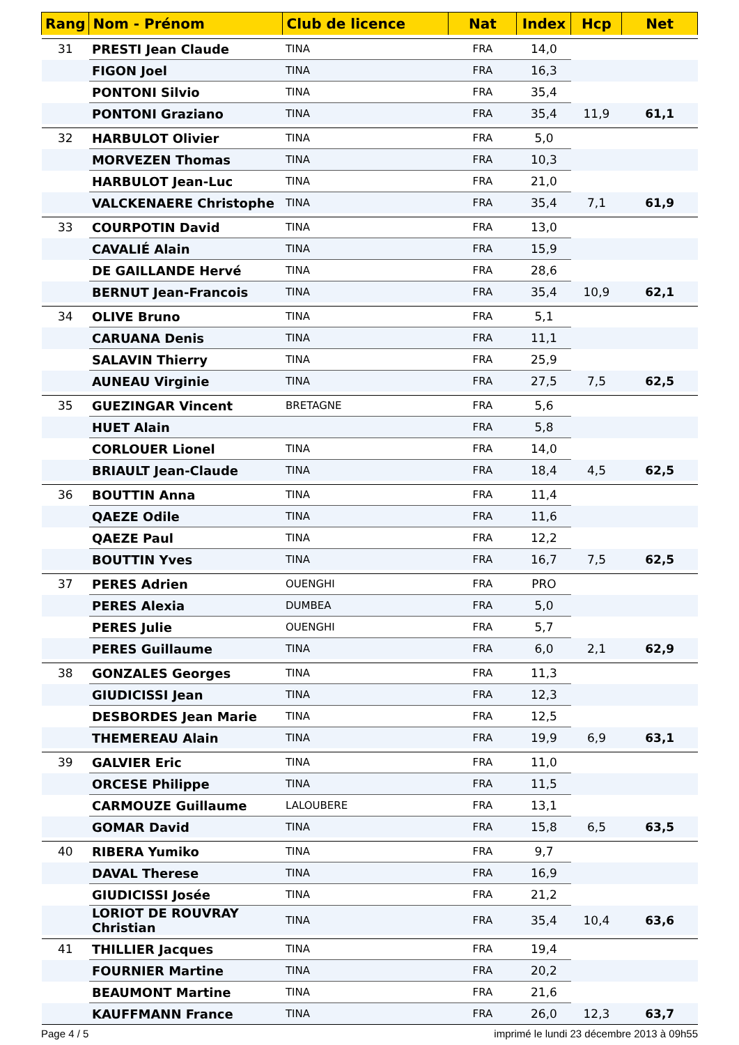| Rang | Nom - Prénom | Club de licence | Nat | Index | Hcp | Net |
| --- | --- | --- | --- | --- | --- | --- |
| 31 | PRESTI Jean Claude | TINA | FRA | 14,0 | | |
| | FIGON Joel | TINA | FRA | 16,3 | | |
| | PONTONI Silvio | TINA | FRA | 35,4 | | |
| | PONTONI Graziano | TINA | FRA | 35,4 | 11,9 | 61,1 |
| 32 | HARBULOT Olivier | TINA | FRA | 5,0 | | |
| | MORVEZEN Thomas | TINA | FRA | 10,3 | | |
| | HARBULOT Jean-Luc | TINA | FRA | 21,0 | | |
| | VALCKENAERE Christophe | TINA | FRA | 35,4 | 7,1 | 61,9 |
| 33 | COURPOTIN David | TINA | FRA | 13,0 | | |
| | CAVALIÉ Alain | TINA | FRA | 15,9 | | |
| | DE GAILLANDE Hervé | TINA | FRA | 28,6 | | |
| | BERNUT Jean-Francois | TINA | FRA | 35,4 | 10,9 | 62,1 |
| 34 | OLIVE Bruno | TINA | FRA | 5,1 | | |
| | CARUANA Denis | TINA | FRA | 11,1 | | |
| | SALAVIN Thierry | TINA | FRA | 25,9 | | |
| | AUNEAU Virginie | TINA | FRA | 27,5 | 7,5 | 62,5 |
| 35 | GUEZINGAR Vincent | BRETAGNE | FRA | 5,6 | | |
| | HUET Alain | | FRA | 5,8 | | |
| | CORLOUER Lionel | TINA | FRA | 14,0 | | |
| | BRIAULT Jean-Claude | TINA | FRA | 18,4 | 4,5 | 62,5 |
| 36 | BOUTTIN Anna | TINA | FRA | 11,4 | | |
| | QAEZE Odile | TINA | FRA | 11,6 | | |
| | QAEZE Paul | TINA | FRA | 12,2 | | |
| | BOUTTIN Yves | TINA | FRA | 16,7 | 7,5 | 62,5 |
| 37 | PERES Adrien | OUENGHI | FRA | PRO | | |
| | PERES Alexia | DUMBEA | FRA | 5,0 | | |
| | PERES Julie | OUENGHI | FRA | 5,7 | | |
| | PERES Guillaume | TINA | FRA | 6,0 | 2,1 | 62,9 |
| 38 | GONZALES Georges | TINA | FRA | 11,3 | | |
| | GIUDICISSI Jean | TINA | FRA | 12,3 | | |
| | DESBORDES Jean Marie | TINA | FRA | 12,5 | | |
| | THEMEREAU Alain | TINA | FRA | 19,9 | 6,9 | 63,1 |
| 39 | GALVIER Eric | TINA | FRA | 11,0 | | |
| | ORCESE Philippe | TINA | FRA | 11,5 | | |
| | CARMOUZE Guillaume | LALOUBERE | FRA | 13,1 | | |
| | GOMAR David | TINA | FRA | 15,8 | 6,5 | 63,5 |
| 40 | RIBERA Yumiko | TINA | FRA | 9,7 | | |
| | DAVAL Therese | TINA | FRA | 16,9 | | |
| | GIUDICISSI Josée | TINA | FRA | 21,2 | | |
| | LORIOT DE ROUVRAY Christian | TINA | FRA | 35,4 | 10,4 | 63,6 |
| 41 | THILLIER Jacques | TINA | FRA | 19,4 | | |
| | FOURNIER Martine | TINA | FRA | 20,2 | | |
| | BEAUMONT Martine | TINA | FRA | 21,6 | | |
| | KAUFFMANN France | TINA | FRA | 26,0 | 12,3 | 63,7 |
Page 4 / 5 imprimé le lundi 23 décembre 2013 à 09h55